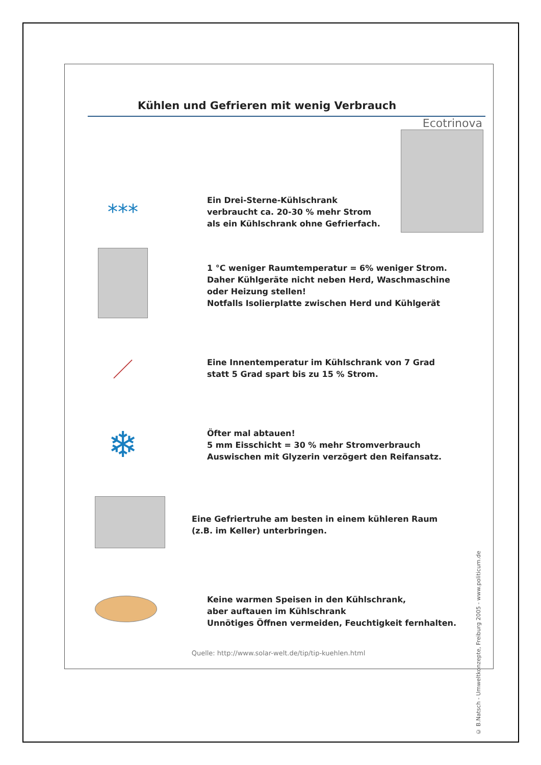Kühlen und Gefrieren mit wenig Verbrauch
Ecotrinova
***
Ein Drei-Sterne-Kühlschrank
verbraucht ca. 20-30 % mehr Strom
als ein Kühlschrank ohne Gefrierfach.
1 °C weniger Raumtemperatur = 6% weniger Strom.
Daher Kühlgeräte nicht neben Herd, Waschmaschine
oder Heizung stellen!
Notfalls Isolierplatte zwischen Herd und Kühlgerät
／
Eine Innentemperatur im Kühlschrank von 7 Grad
statt 5 Grad spart bis zu 15 % Strom.
❄
Öfter mal abtauen!
5 mm Eisschicht = 30 % mehr Stromverbrauch
Auswischen mit Glyzerin verzögert den Reifansatz.
Eine Gefriertruhe am besten in einem kühleren Raum
(z.B. im Keller) unterbringen.
Keine warmen Speisen in den Kühlschrank,
aber auftauen im Kühlschrank
Unnötiges Öffnen vermeiden, Feuchtigkeit fernhalten.
Quelle: http://www.solar-welt.de/tip/tip-kuehlen.html
© B.Natsch - Umweltkonzepte, Freiburg 2005 - www.politicum.de